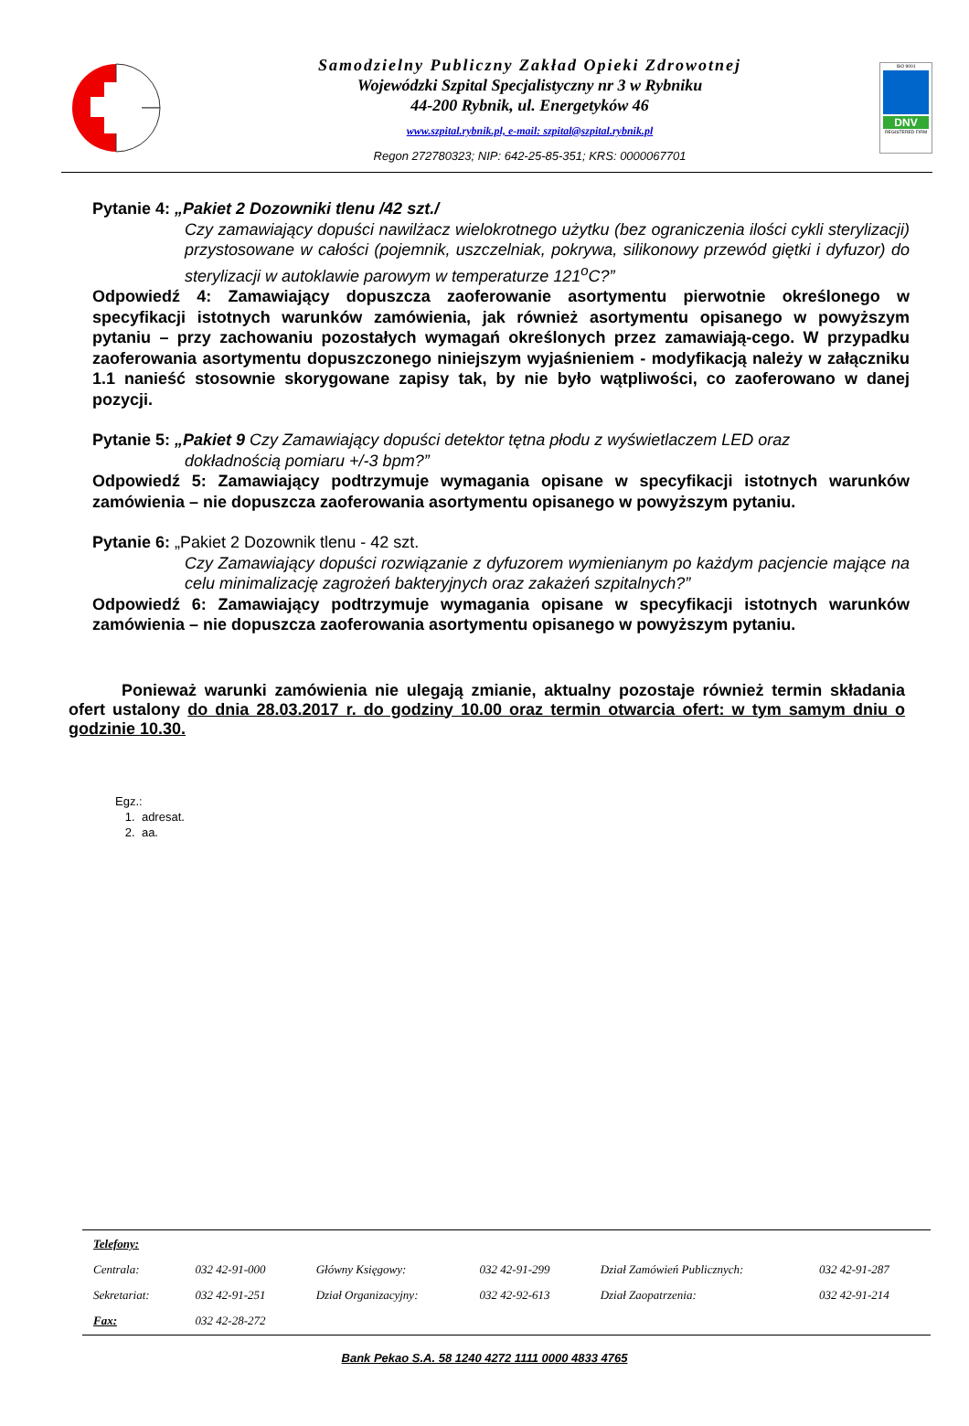Samodzielny Publiczny Zakład Opieki Zdrowotnej
Wojewódzki Szpital Specjalistyczny nr 3 w Rybniku
44-200 Rybnik, ul. Energetyków 46
www.szpital.rybnik.pl, e-mail: szpital@szpital.rybnik.pl
Regon 272780323; NIP: 642-25-85-351; KRS: 0000067701
ISO 9001
DNV
REGISTERED FIRM
Pytanie 4: „Pakiet 2 Dozowniki tlenu /42 szt./
Czy zamawiający dopuści nawilżacz wielokrotnego użytku (bez ograniczenia ilości cykli sterylizacji) przystosowane w całości (pojemnik, uszczelniak, pokrywa, silikonowy przewód giętki i dyfuzor) do sterylizacji w autoklawie parowym w temperaturze 121<sup>o</sup>C?”
Odpowiedź 4: Zamawiający dopuszcza zaoferowanie asortymentu pierwotnie określonego w specyfikacji istotnych warunków zamówienia, jak również asortymentu opisanego w powyższym pytaniu – przy zachowaniu pozostałych wymagań określonych przez zamawiają-cego. W przypadku zaoferowania asortymentu dopuszczonego niniejszym wyjaśnieniem - modyfikacją należy w załączniku 1.1 nanieść stosownie skorygowane zapisy tak, by nie było wątpliwości, co zaoferowano w danej pozycji.
Pytanie 5: „Pakiet 9 Czy Zamawiający dopuści detektor tętna płodu z wyświetlaczem LED oraz
dokładnością pomiaru +/-3 bpm?”
Odpowiedź 5: Zamawiający podtrzymuje wymagania opisane w specyfikacji istotnych warunków zamówienia – nie dopuszcza zaoferowania asortymentu opisanego w powyższym pytaniu.
Pytanie 6: „Pakiet 2 Dozownik tlenu - 42 szt.
Czy Zamawiający dopuści rozwiązanie z dyfuzorem wymienianym po każdym pacjencie mające na celu minimalizację zagrożeń bakteryjnych oraz zakażeń szpitalnych?”
Odpowiedź 6: Zamawiający podtrzymuje wymagania opisane w specyfikacji istotnych warunków zamówienia – nie dopuszcza zaoferowania asortymentu opisanego w powyższym pytaniu.
Ponieważ warunki zamówienia nie ulegają zmianie, aktualny pozostaje również termin składania ofert ustalony do dnia 28.03.2017 r. do godziny 10.00 oraz termin otwarcia ofert: w tym samym dniu o godzinie 10.30.
Egz.:
1. adresat.
2. aa.
| Telefony: | | | | | |
| Centrala: | 032 42-91-000 | Główny Księgowy: | 032 42-91-299 | Dział Zamówień Publicznych: | 032 42-91-287 |
| Sekretariat: | 032 42-91-251 | Dział Organizacyjny: | 032 42-92-613 | Dział Zaopatrzenia: | 032 42-91-214 |
| Fax: | 032 42-28-272 | | | | |
Bank Pekao S.A. 58 1240 4272 1111 0000 4833 4765